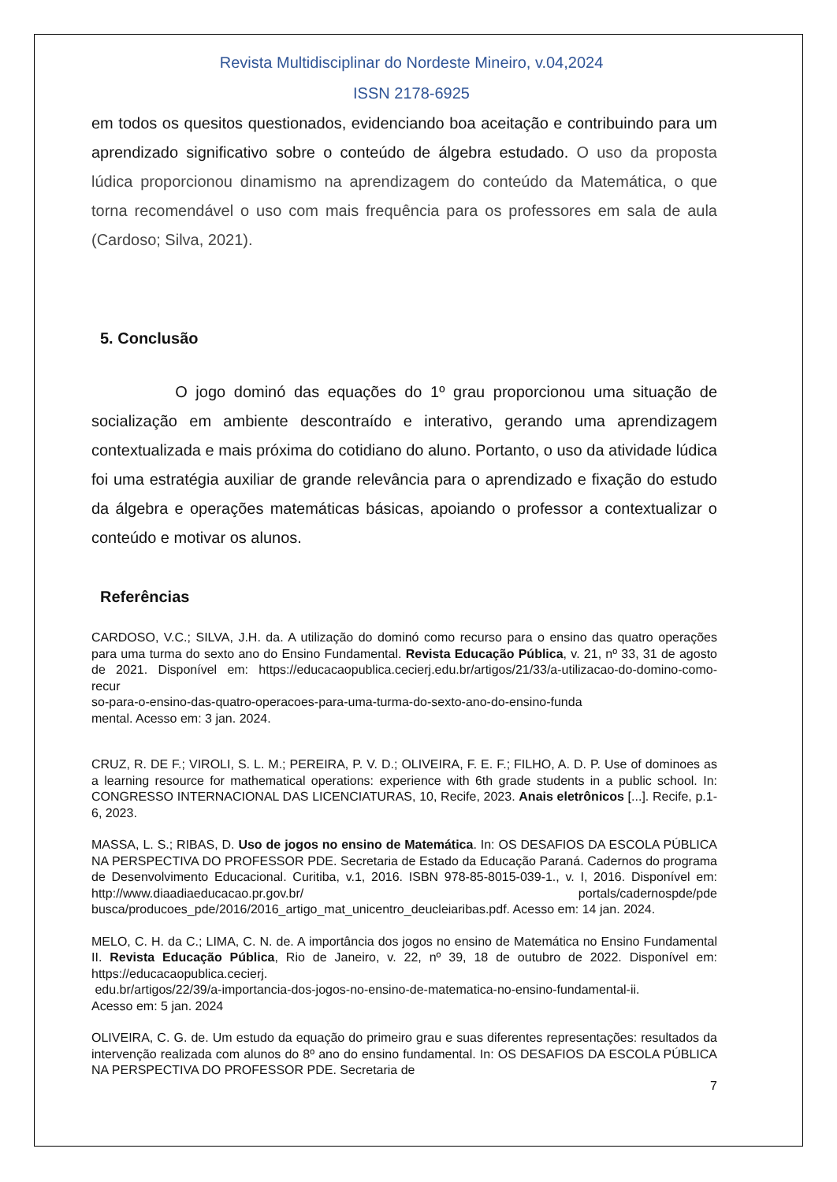Revista Multidisciplinar do Nordeste Mineiro, v.04,2024
ISSN 2178-6925
em todos os quesitos questionados, evidenciando boa aceitação e contribuindo para um aprendizado significativo sobre o conteúdo de álgebra estudado. O uso da proposta lúdica proporcionou dinamismo na aprendizagem do conteúdo da Matemática, o que torna recomendável o uso com mais frequência para os professores em sala de aula (Cardoso; Silva, 2021).
5. Conclusão
O jogo dominó das equações do 1º grau proporcionou uma situação de socialização em ambiente descontraído e interativo, gerando uma aprendizagem contextualizada e mais próxima do cotidiano do aluno. Portanto, o uso da atividade lúdica foi uma estratégia auxiliar de grande relevância para o aprendizado e fixação do estudo da álgebra e operações matemáticas básicas, apoiando o professor a contextualizar o conteúdo e motivar os alunos.
Referências
CARDOSO, V.C.; SILVA, J.H. da. A utilização do dominó como recurso para o ensino das quatro operações para uma turma do sexto ano do Ensino Fundamental. Revista Educação Pública, v. 21, nº 33, 31 de agosto de 2021. Disponível em: https://educacaopublica.cecierj.edu.br/artigos/21/33/a-utilizacao-do-domino-como-recur
so-para-o-ensino-das-quatro-operacoes-para-uma-turma-do-sexto-ano-do-ensino-funda
mental. Acesso em: 3 jan. 2024.
CRUZ, R. DE F.; VIROLI, S. L. M.; PEREIRA, P. V. D.; OLIVEIRA, F. E. F.; FILHO, A. D. P. Use of dominoes as a learning resource for mathematical operations: experience with 6th grade students in a public school. In: CONGRESSO INTERNACIONAL DAS LICENCIATURAS, 10, Recife, 2023. Anais eletrônicos [...]. Recife, p.1-6, 2023.
MASSA, L. S.; RIBAS, D. Uso de jogos no ensino de Matemática. In: OS DESAFIOS DA ESCOLA PÚBLICA NA PERSPECTIVA DO PROFESSOR PDE. Secretaria de Estado da Educação Paraná. Cadernos do programa de Desenvolvimento Educacional. Curitiba, v.1, 2016. ISBN 978-85-8015-039-1., v. I, 2016. Disponível em: http://www.diaadiaeducacao.pr.gov.br/ portals/cadernospde/pde busca/producoes_pde/2016/2016_artigo_mat_unicentro_deucleiaribas.pdf. Acesso em: 14 jan. 2024.
MELO, C. H. da C.; LIMA, C. N. de. A importância dos jogos no ensino de Matemática no Ensino Fundamental II. Revista Educação Pública, Rio de Janeiro, v. 22, nº 39, 18 de outubro de 2022. Disponível em: https://educacaopublica.cecierj.
edu.br/artigos/22/39/a-importancia-dos-jogos-no-ensino-de-matematica-no-ensino-fundamental-ii.
Acesso em: 5 jan. 2024
OLIVEIRA, C. G. de. Um estudo da equação do primeiro grau e suas diferentes representações: resultados da intervenção realizada com alunos do 8º ano do ensino fundamental. In: OS DESAFIOS DA ESCOLA PÚBLICA NA PERSPECTIVA DO PROFESSOR PDE. Secretaria de
7